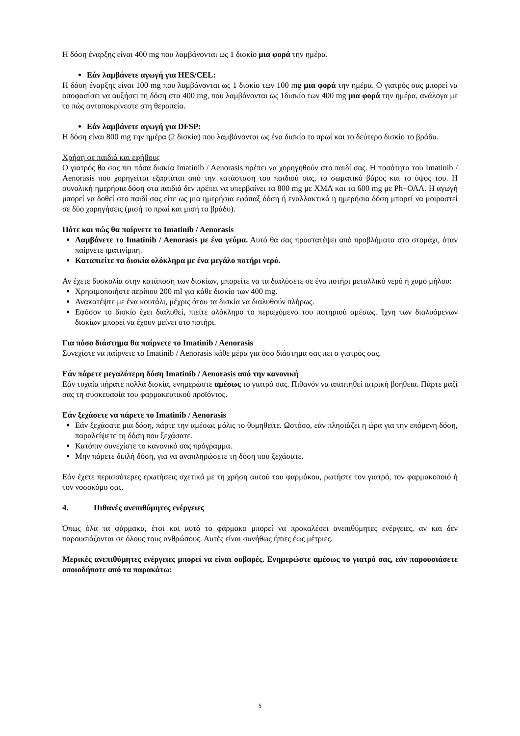Η δόση έναρξης είναι 400 mg που λαμβάνονται ως 1 δισκίο μια φορά την ημέρα.
Εάν λαμβάνετε αγωγή για HES/CEL:
Η δόση έναρξης είναι 100 mg που λαμβάνονται ως 1 δισκίο των 100 mg μια φορά την ημέρα. Ο γιατρός σας μπορεί να αποφασίσει να αυξήσει τη δόση στα 400 mg, που λαμβάνονται ως 1δισκίο των 400 mg μια φορά την ημέρα, ανάλογα με το πώς ανταποκρίνεστε στη θεραπεία.
Εάν λαμβάνετε αγωγή για DFSP:
Η δόση είναι 800 mg την ημέρα (2 δισκία) που λαμβάνονται ως ένα δισκίο το πρωί και το δεύτερο δισκίο το βράδυ.
Χρήση σε παιδιά και εφήβους
Ο γιατρός θα σας πει πόσα δισκία Imatinib / Aenorasis πρέπει να χορηγηθούν στο παιδί σας. Η ποσότητα του Imatinib / Aenorasis που χορηγείται εξαρτάται από την κατάσταση του παιδιού σας, το σωματικό βάρος και το ύψος του. Η συνολική ημερήσια δόση στα παιδιά δεν πρέπει να υπερβαίνει τα 800 mg με ΧΜΛ και τα 600 mg με Ph+ΟΛΛ. Η αγωγή μπορεί να δοθεί στο παιδί σας είτε ως μια ημερήσια εφάπαξ δόση ή εναλλακτικά η ημερήσια δόση μπορεί να μοιραστεί σε δύο χορηγήσεις (μισή το πρωί και μισή το βράδυ).
Πότε και πώς θα παίρνετε το Imatinib / Aenorasis
Λαμβάνετε το Imatinib / Aenorasis με ένα γεύμα. Αυτό θα σας προστατέψει από προβλήματα στο στομάχι, όταν παίρνετε ιματινίμπη.
Καταπιείτε τα δισκία ολόκληρα με ένα μεγάλο ποτήρι νερό.
Αν έχετε δυσκολία στην κατάποση των δισκίων, μπορείτε να τα διαλύσετε σε ένα ποτήρι μεταλλικό νερό ή χυμό μήλου:
Χρησιμοποιήστε περίπου 200 ml για κάθε δισκίο των 400 mg.
Ανακατέψτε με ένα κουτάλι, μέχρις ότου τα δισκία να διαλυθούν πλήρως.
Εφόσον το δισκίο έχει διαλυθεί, πιείτε ολόκληρο το περιεχόμενο του ποτηριού αμέσως. Ίχνη των διαλυόμενων δισκίων μπορεί να έχουν μείνει στο ποτήρι.
Για πόσο διάστημα θα παίρνετε το Imatinib / Aenorasis
Συνεχίστε να παίρνετε το Imatinib / Aenorasis κάθε μέρα για όσο διάστημα σας πει ο γιατρός σας.
Εάν πάρετε μεγαλύτερη δόση Imatinib / Aenorasis από την κανονική
Εάν τυχαία πήρατε πολλά δισκία, ενημερώστε αμέσως το γιατρό σας. Πιθανόν να απαιτηθεί ιατρική βοήθεια. Πάρτε μαζί σας τη συσκευασία του φαρμακευτικού προϊόντος.
Εάν ξεχάσετε να πάρετε το Imatinib / Aenorasis
Εάν ξεχάσατε μια δόση, πάρτε την αμέσως μόλις το θυμηθείτε. Ωστόσο, εάν πλησιάζει η ώρα για την επόμενη δόση, παραλείψετε τη δόση που ξεχάσατε.
Κατόπιν συνεχίστε το κανονικό σας πρόγραμμα.
Μην πάρετε διπλή δόση, για να αναπληρώσετε τη δόση που ξεχάσατε.
Εάν έχετε περισσότερες ερωτήσεις σχετικά με τη χρήση αυτού του φαρμάκου, ρωτήστε τον γιατρό, τον φαρμακοποιό ή τον νοσοκόμο σας.
4. Πιθανές ανεπιθύμητες ενέργειες
Όπως όλα τα φάρμακα, έτσι και αυτό το φάρμακο μπορεί να προκαλέσει ανεπιθύμητες ενέργειες, αν και δεν παρουσιάζονται σε όλους τους ανθρώπους. Αυτές είναι συνήθως ήπιες έως μέτριες.
Μερικές ανεπιθύμητες ενέργειες μπορεί να είναι σοβαρές. Ενημερώστε αμέσως το γιατρό σας, εάν παρουσιάσετε οποιοδήποτε από τα παρακάτω:
5